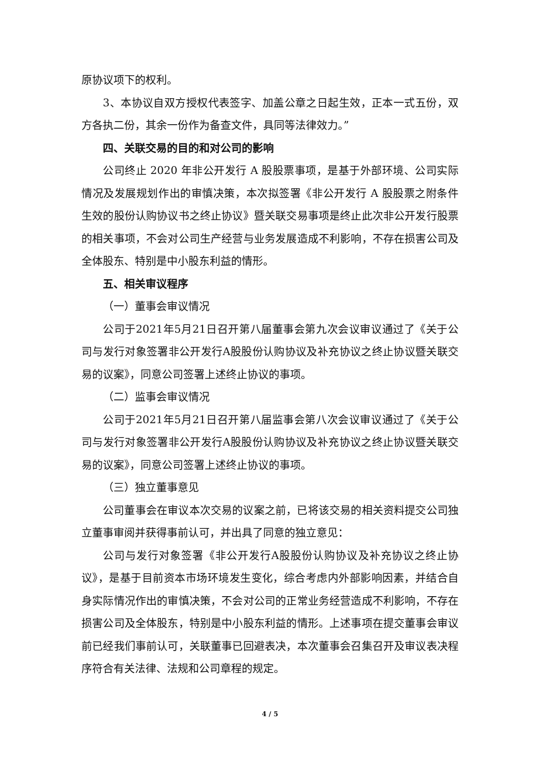原协议项下的权利。
3、本协议自双方授权代表签字、加盖公章之日起生效，正本一式五份，双方各执二份，其余一份作为备查文件，具同等法律效力。”
四、关联交易的目的和对公司的影响
公司终止 2020 年非公开发行 A 股股票事项，是基于外部环境、公司实际情况及发展规划作出的审慎决策，本次拟签署《非公开发行 A 股股票之附条件生效的股份认购协议书之终止协议》暨关联交易事项是终止此次非公开发行股票的相关事项，不会对公司生产经营与业务发展造成不利影响，不存在损害公司及全体股东、特别是中小股东利益的情形。
五、相关审议程序
（一）董事会审议情况
公司于2021年5月21日召开第八届董事会第九次会议审议通过了《关于公司与发行对象签署非公开发行A股股份认购协议及补充协议之终止协议暨关联交易的议案》，同意公司签署上述终止协议的事项。
（二）监事会审议情况
公司于2021年5月21日召开第八届监事会第八次会议审议通过了《关于公司与发行对象签署非公开发行A股股份认购协议及补充协议之终止协议暨关联交易的议案》，同意公司签署上述终止协议的事项。
（三）独立董事意见
公司董事会在审议本次交易的议案之前，已将该交易的相关资料提交公司独立董事审阅并获得事前认可，并出具了同意的独立意见：
公司与发行对象签署《非公开发行A股股份认购协议及补充协议之终止协议》，是基于目前资本市场环境发生变化，综合考虑内外部影响因素，并结合自身实际情况作出的审慎决策，不会对公司的正常业务经营造成不利影响，不存在损害公司及全体股东，特别是中小股东利益的情形。上述事项在提交董事会审议前已经我们事前认可，关联董事已回避表决，本次董事会召集召开及审议表决程序符合有关法律、法规和公司章程的规定。
4 / 5